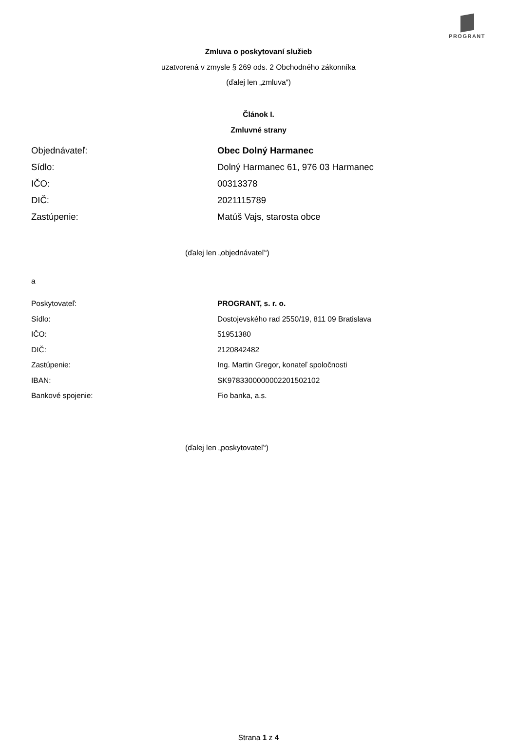PROGRANT
Zmluva o poskytovaní služieb
uzatvorená v zmysle § 269 ods. 2 Obchodného zákonníka
(ďalej len „zmluva“)
Článok I.
Zmluvné strany
Objednávateľ: Obec Dolný Harmanec
Sídlo: Dolný Harmanec 61, 976 03 Harmanec
IČO: 00313378
DIČ: 2021115789
Zastúpenie: Matúš Vajs, starosta obce
(ďalej len „objednávateľ“)
a
Poskytovateľ: PROGRANT, s. r. o.
Sídlo: Dostojevského rad 2550/19, 811 09 Bratislava
IČO: 51951380
DIČ: 2120842482
Zastúpenie: Ing. Martin Gregor, konateľ spoločnosti
IBAN: SK9783300000002201502102
Bankové spojenie: Fio banka, a.s.
(ďalej len „poskytovateľ“)
Strana 1 z 4